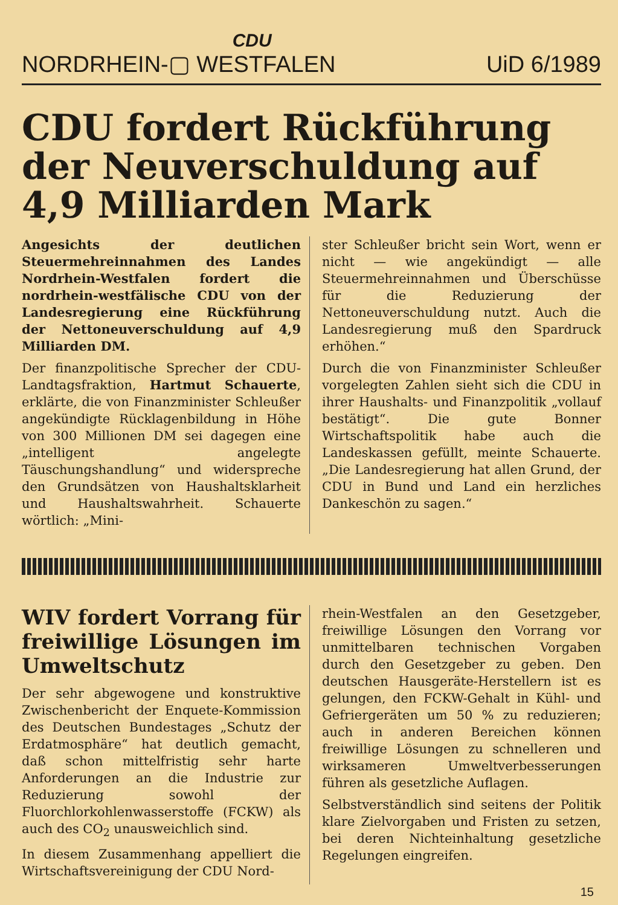NORDRHEIN- CDU
▢ WESTFALEN UiD 6/1989
CDU fordert Rückführung der Neuverschuldung auf 4,9 Milliarden Mark
Angesichts der deutlichen Steuermehreinnahmen des Landes Nordrhein-Westfalen fordert die nordrhein-westfälische CDU von der Landesregierung eine Rückführung der Nettoneuverschuldung auf 4,9 Milliarden DM.
Der finanzpolitische Sprecher der CDU-Landtagsfraktion, Hartmut Schauerte, erklärte, die von Finanzminister Schleußer angekündigte Rücklagenbildung in Höhe von 300 Millionen DM sei dagegen eine „intelligent angelegte Täuschungshandlung“ und widerspreche den Grundsätzen von Haushaltsklarheit und Haushaltswahrheit. Schauerte wörtlich: „Mini-
ster Schleußer bricht sein Wort, wenn er nicht — wie angekündigt — alle Steuermehreinnahmen und Überschüsse für die Reduzierung der Nettoneuverschuldung nutzt. Auch die Landesregierung muß den Spardruck erhöhen.“
Durch die von Finanzminister Schleußer vorgelegten Zahlen sieht sich die CDU in ihrer Haushalts- und Finanzpolitik „vollauf bestätigt“. Die gute Bonner Wirtschaftspolitik habe auch die Landeskassen gefüllt, meinte Schauerte. „Die Landesregierung hat allen Grund, der CDU in Bund und Land ein herzliches Dankeschön zu sagen.“
WIV fordert Vorrang für freiwillige Lösungen im Umweltschutz
Der sehr abgewogene und konstruktive Zwischenbericht der Enquete-Kommission des Deutschen Bundestages „Schutz der Erdatmosphäre“ hat deutlich gemacht, daß schon mittelfristig sehr harte Anforderungen an die Industrie zur Reduzierung sowohl der Fluorchlorkohlenwasserstoffe (FCKW) als auch des CO<sub>2</sub> unausweichlich sind.
In diesem Zusammenhang appelliert die Wirtschaftsvereinigung der CDU Nord-
rhein-Westfalen an den Gesetzgeber, freiwillige Lösungen den Vorrang vor unmittelbaren technischen Vorgaben durch den Gesetzgeber zu geben. Den deutschen Hausgeräte-Herstellern ist es gelungen, den FCKW-Gehalt in Kühl- und Gefriergeräten um 50 % zu reduzieren; auch in anderen Bereichen können freiwillige Lösungen zu schnelleren und wirksameren Umweltverbesserungen führen als gesetzliche Auflagen.
Selbstverständlich sind seitens der Politik klare Zielvorgaben und Fristen zu setzen, bei deren Nichteinhaltung gesetzliche Regelungen eingreifen.
15